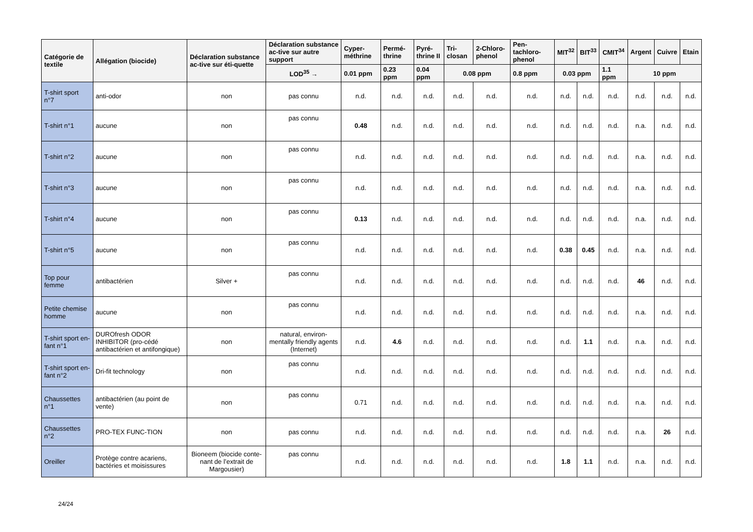| Catégorie de textile | Allégation (biocide) | Déclaration substance ac-tive sur éti-quette | Déclaration substance ac-tive sur autre support | Cyper-méthrine | Permé-thrine | Pyré-thrine II | Tri-closan | 2-Chloro-phenol | Pen-tachloro-phenol | MIT<sup>32</sup> | BIT<sup>33</sup> | CMIT<sup>34</sup> | Argent | Cuivre | Etain |
| --- | --- | --- | --- | --- | --- | --- | --- | --- | --- | --- | --- | --- | --- | --- | --- |
| | | | LOD<sup>35</sup> → | 0.01 ppm | 0.23 ppm | 0.04 ppm | 0.08 ppm | | 0.8 ppm | 0.03 ppm | | 1.1 ppm | 10 ppm | | |
| T-shirt sport n°7 | anti-odor | non | pas connu | n.d. | n.d. | n.d. | n.d. | n.d. | n.d. | n.d. | n.d. | n.d. | n.d. | n.d. | n.d. |
| T-shirt n°1 | aucune | non | pas connu | 0.48 | n.d. | n.d. | n.d. | n.d. | n.d. | n.d. | n.d. | n.d. | n.a. | n.d. | n.d. |
| T-shirt n°2 | aucune | non | pas connu | n.d. | n.d. | n.d. | n.d. | n.d. | n.d. | n.d. | n.d. | n.d. | n.a. | n.d. | n.d. |
| T-shirt n°3 | aucune | non | pas connu | n.d. | n.d. | n.d. | n.d. | n.d. | n.d. | n.d. | n.d. | n.d. | n.a. | n.d. | n.d. |
| T-shirt n°4 | aucune | non | pas connu | 0.13 | n.d. | n.d. | n.d. | n.d. | n.d. | n.d. | n.d. | n.d. | n.a. | n.d. | n.d. |
| T-shirt n°5 | aucune | non | pas connu | n.d. | n.d. | n.d. | n.d. | n.d. | n.d. | 0.38 | 0.45 | n.d. | n.a. | n.d. | n.d. |
| Top pour femme | antibactérien | Silver + | pas connu | n.d. | n.d. | n.d. | n.d. | n.d. | n.d. | n.d. | n.d. | n.d. | 46 | n.d. | n.d. |
| Petite chemise homme | aucune | non | pas connu | n.d. | n.d. | n.d. | n.d. | n.d. | n.d. | n.d. | n.d. | n.d. | n.a. | n.d. | n.d. |
| T-shirt sport en-fant n°1 | DUROfresh ODOR INHIBITOR (pro-cédé antibactérien et antifongique) | non | natural, environ-mentally friendly agents (Internet) | n.d. | 4.6 | n.d. | n.d. | n.d. | n.d. | n.d. | 1.1 | n.d. | n.a. | n.d. | n.d. |
| T-shirt sport en-fant n°2 | Dri-fit technology | non | pas connu | n.d. | n.d. | n.d. | n.d. | n.d. | n.d. | n.d. | n.d. | n.d. | n.d. | n.d. | n.d. |
| Chaussettes n°1 | antibactérien (au point de vente) | non | pas connu | 0.71 | n.d. | n.d. | n.d. | n.d. | n.d. | n.d. | n.d. | n.d. | n.a. | n.d. | n.d. |
| Chaussettes n°2 | PRO-TEX FUNC-TION | non | pas connu | n.d. | n.d. | n.d. | n.d. | n.d. | n.d. | n.d. | n.d. | n.d. | n.a. | 26 | n.d. |
| Oreiller | Protège contre acariens, bactéries et moisissures | Bioneem (biocide conte-nant de l’extrait de Margousier) | pas connu | n.d. | n.d. | n.d. | n.d. | n.d. | n.d. | 1.8 | 1.1 | n.d. | n.a. | n.d. | n.d. |
24/24